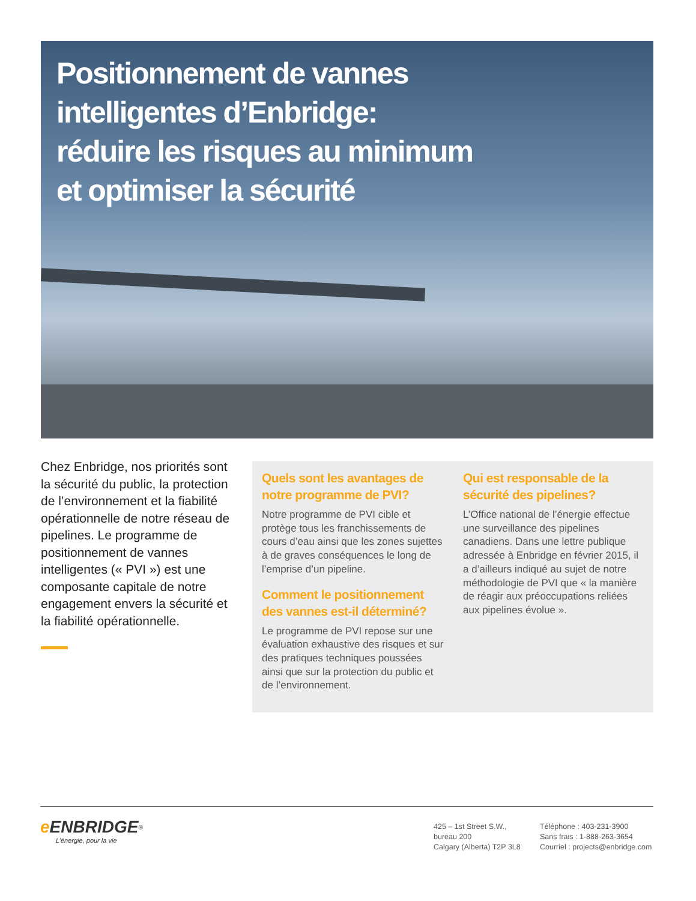Positionnement de vannes intelligentes d’Enbridge: réduire les risques au minimum et optimiser la sécurité
Chez Enbridge, nos priorités sont la sécurité du public, la protection de l’environnement et la fiabilité opérationnelle de notre réseau de pipelines. Le programme de positionnement de vannes intelligentes (« PVI ») est une composante capitale de notre engagement envers la sécurité et la fiabilité opérationnelle.
Quels sont les avantages de notre programme de PVI?
Notre programme de PVI cible et protège tous les franchissements de cours d’eau ainsi que les zones sujettes à de graves conséquences le long de l’emprise d’un pipeline.
Comment le positionnement des vannes est-il déterminé?
Le programme de PVI repose sur une évaluation exhaustive des risques et sur des pratiques techniques poussées ainsi que sur la protection du public et de l’environnement.
Qui est responsable de la sécurité des pipelines?
L’Office national de l’énergie effectue une surveillance des pipelines canadiens. Dans une lettre publique adressée à Enbridge en février 2015, il a d’ailleurs indiqué au sujet de notre méthodologie de PVI que « la manière de réagir aux préoccupations reliées aux pipelines évolue ».
e ENBRIDGE<sup>®</sup>
L’énergie, pour la vie
425 – 1st Street S.W.,
bureau 200
Calgary (Alberta) T2P 3L8
Téléphone : 403-231-3900
Sans frais : 1-888-263-3654
Courriel : projects@enbridge.com